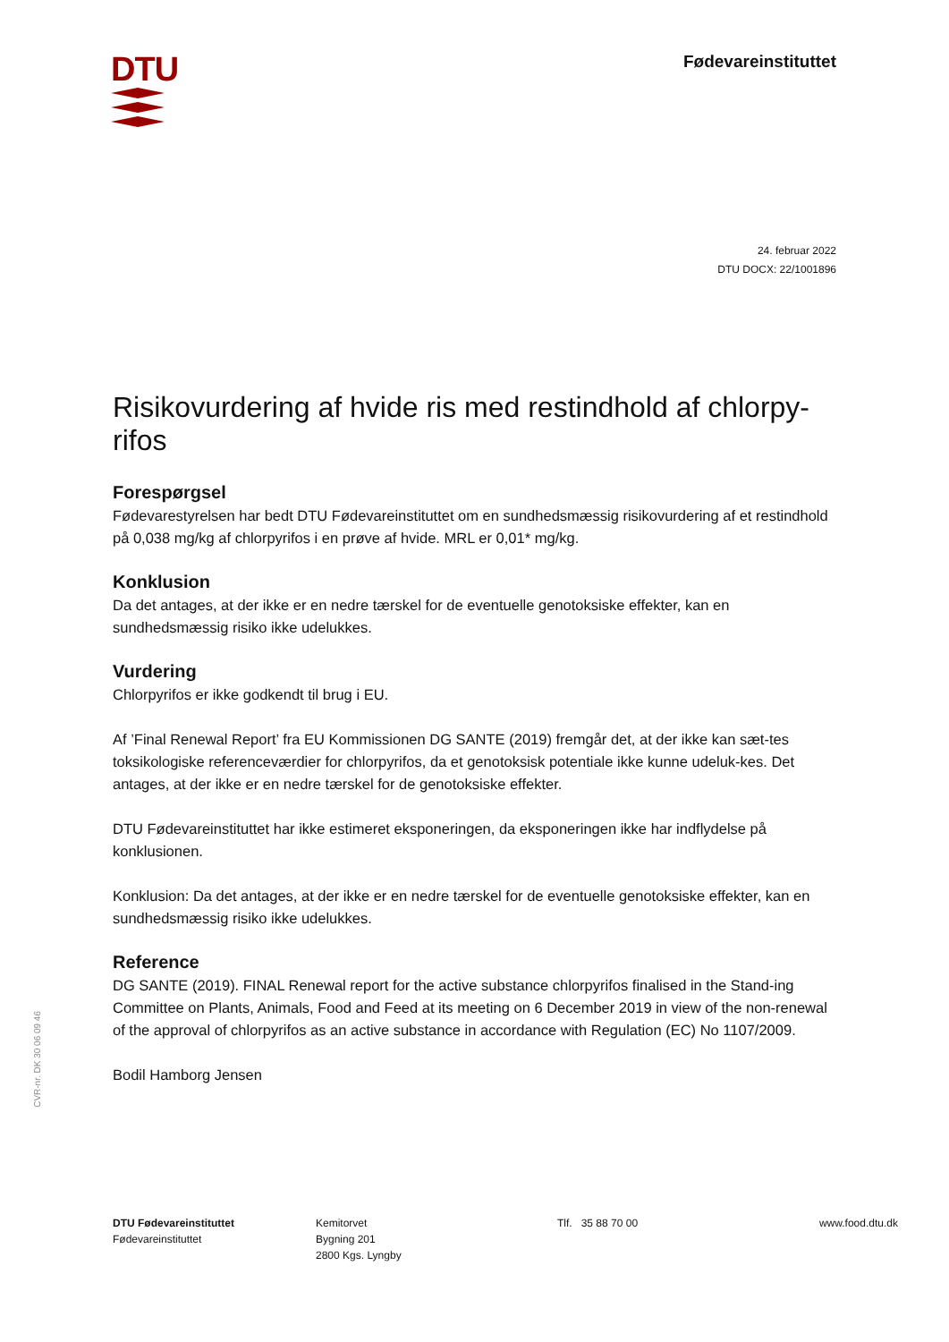DTU
Fødevareinstituttet
24. februar 2022
DTU DOCX: 22/1001896
Risikovurdering af hvide ris med restindhold af chlorpy-rifos
Forespørgsel
Fødevarestyrelsen har bedt DTU Fødevareinstituttet om en sundhedsmæssig risikovurdering af et restindhold på 0,038 mg/kg af chlorpyrifos i en prøve af hvide. MRL er 0,01* mg/kg.
Konklusion
Da det antages, at der ikke er en nedre tærskel for de eventuelle genotoksiske effekter, kan en sundhedsmæssig risiko ikke udelukkes.
Vurdering
Chlorpyrifos er ikke godkendt til brug i EU.
Af ’Final Renewal Report’ fra EU Kommissionen DG SANTE (2019) fremgår det, at der ikke kan sæt-tes toksikologiske referenceværdier for chlorpyrifos, da et genotoksisk potentiale ikke kunne udeluk-kes. Det antages, at der ikke er en nedre tærskel for de genotoksiske effekter.
DTU Fødevareinstituttet har ikke estimeret eksponeringen, da eksponeringen ikke har indflydelse på konklusionen.
Konklusion: Da det antages, at der ikke er en nedre tærskel for de eventuelle genotoksiske effekter, kan en sundhedsmæssig risiko ikke udelukkes.
Reference
DG SANTE (2019). FINAL Renewal report for the active substance chlorpyrifos finalised in the Stand-ing Committee on Plants, Animals, Food and Feed at its meeting on 6 December 2019 in view of the non-renewal of the approval of chlorpyrifos as an active substance in accordance with Regulation (EC) No 1107/2009.
Bodil Hamborg Jensen
CVR-nr. DK 30 06 09 46
DTU Fødevareinstituttet
Fødevareinstituttet
Kemitorvet
Bygning 201
2800 Kgs. Lyngby
Tlf. 35 88 70 00 www.food.dtu.dk